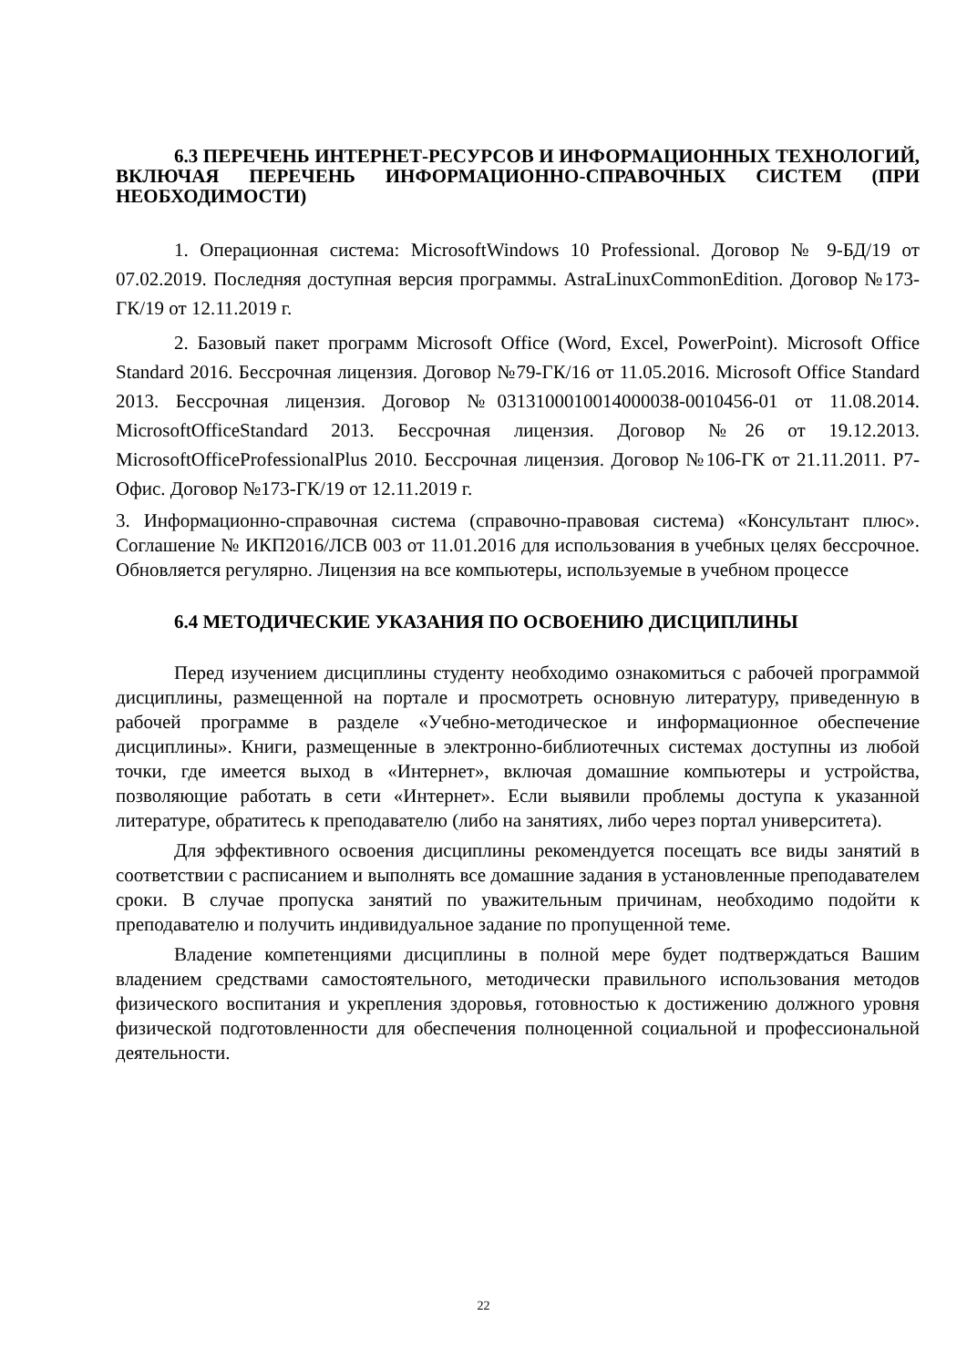6.3 ПЕРЕЧЕНЬ ИНТЕРНЕТ-РЕСУРСОВ И ИНФОРМАЦИОННЫХ ТЕХНОЛОГИЙ, ВКЛЮЧАЯ ПЕРЕЧЕНЬ ИНФОРМАЦИОННО-СПРАВОЧНЫХ СИСТЕМ (ПРИ НЕОБХОДИМОСТИ)
1. Операционная система: MicrosoftWindows 10 Professional. Договор № 9-БД/19 от 07.02.2019. Последняя доступная версия программы. AstraLinuxCommonEdition. Договор №173-ГК/19 от 12.11.2019 г.
2. Базовый пакет программ Microsoft Office (Word, Excel, PowerPoint). Microsoft Office Standard 2016. Бессрочная лицензия. Договор №79-ГК/16 от 11.05.2016. Microsoft Office Standard 2013. Бессрочная лицензия. Договор №0313100010014000038-0010456-01 от 11.08.2014. MicrosoftOfficeStandard 2013. Бессрочная лицензия. Договор №26 от 19.12.2013. MicrosoftOfficeProfessionalPlus 2010. Бессрочная лицензия. Договор №106-ГК от 21.11.2011. Р7-Офис. Договор №173-ГК/19 от 12.11.2019 г.
3. Информационно-справочная система (справочно-правовая система) «Консультант плюс». Соглашение № ИКП2016/ЛСВ 003 от 11.01.2016 для использования в учебных целях бессрочное. Обновляется регулярно. Лицензия на все компьютеры, используемые в учебном процессе
6.4 МЕТОДИЧЕСКИЕ УКАЗАНИЯ ПО ОСВОЕНИЮ ДИСЦИПЛИНЫ
Перед изучением дисциплины студенту необходимо ознакомиться с рабочей программой дисциплины, размещенной на портале и просмотреть основную литературу, приведенную в рабочей программе в разделе «Учебно-методическое и информационное обеспечение дисциплины». Книги, размещенные в электронно-библиотечных системах доступны из любой точки, где имеется выход в «Интернет», включая домашние компьютеры и устройства, позволяющие работать в сети «Интернет». Если выявили проблемы доступа к указанной литературе, обратитесь к преподавателю (либо на занятиях, либо через портал университета).
Для эффективного освоения дисциплины рекомендуется посещать все виды занятий в соответствии с расписанием и выполнять все домашние задания в установленные преподавателем сроки. В случае пропуска занятий по уважительным причинам, необходимо подойти к преподавателю и получить индивидуальное задание по пропущенной теме.
Владение компетенциями дисциплины в полной мере будет подтверждаться Вашим владением средствами самостоятельного, методически правильного использования методов физического воспитания и укрепления здоровья, готовностью к достижению должного уровня физической подготовленности для обеспечения полноценной социальной и профессиональной деятельности.
22